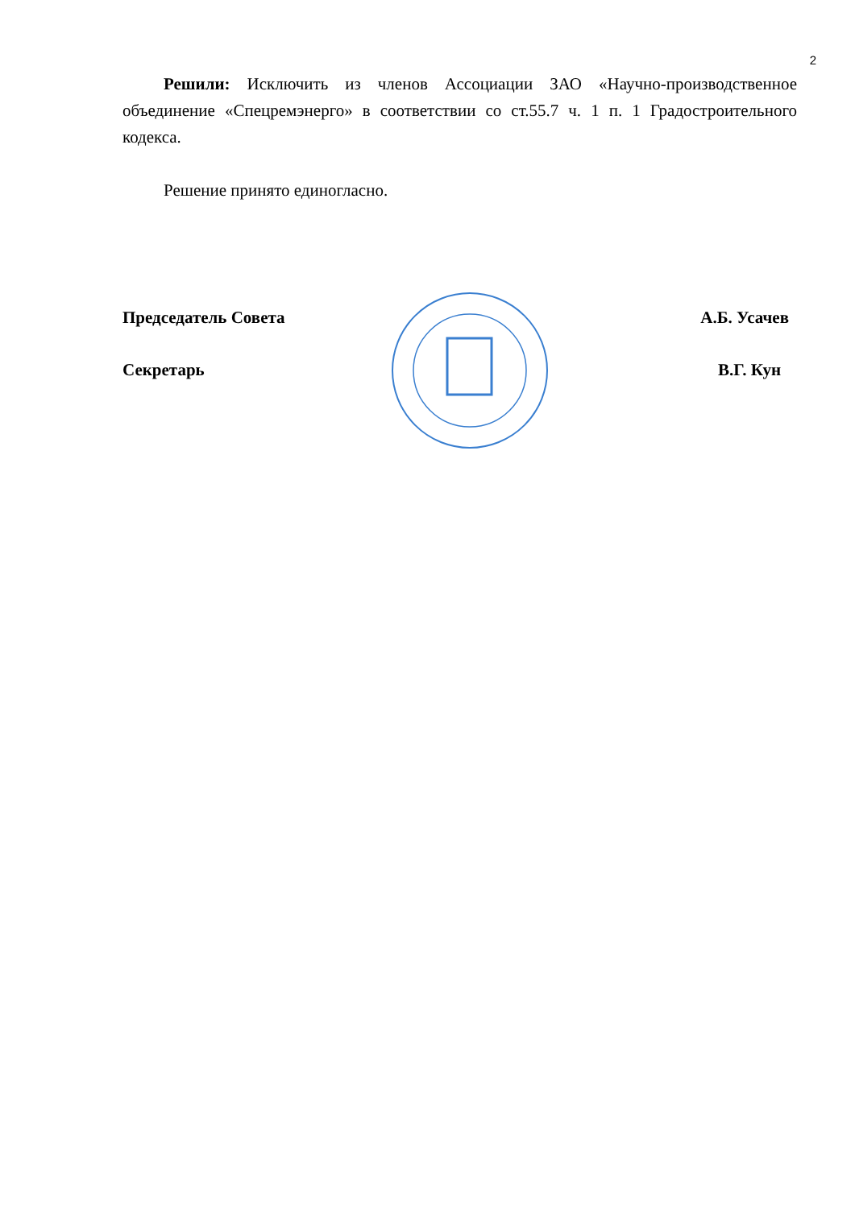2
Решили: Исключить из членов Ассоциации ЗАО «Научно-производственное объединение «Спецремэнерго» в соответствии со ст.55.7 ч. 1 п. 1 Градостроительного кодекса.
Решение принято единогласно.
Председатель Совета А.Б. Усачев
Секретарь В.Г. Кун